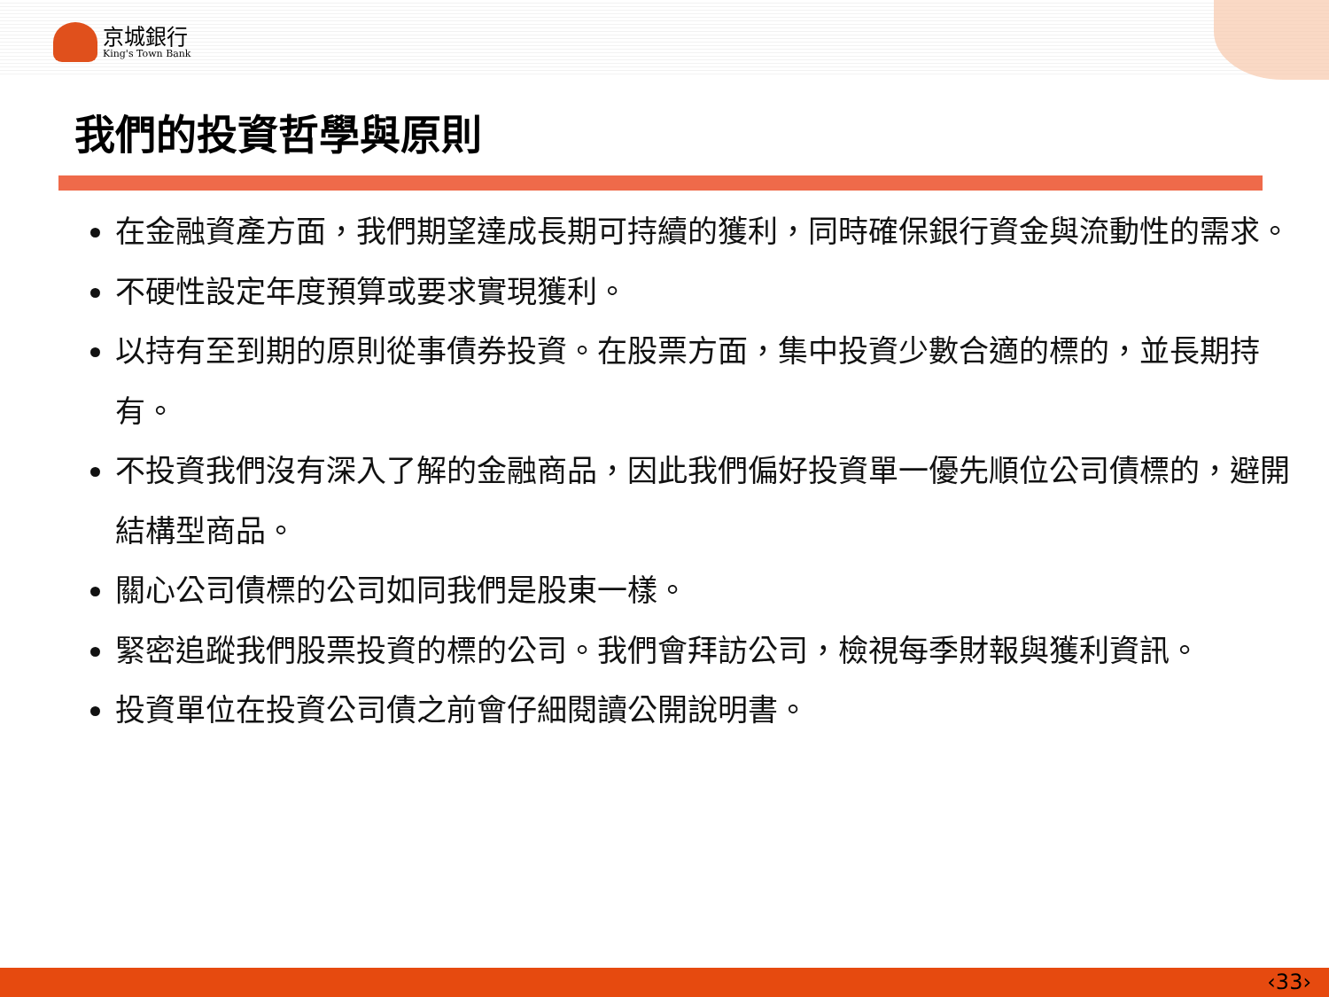京城銀行
King's Town Bank
我們的投資哲學與原則
在金融資產方面，我們期望達成長期可持續的獲利，同時確保銀行資金與流動性的需求。
不硬性設定年度預算或要求實現獲利。
以持有至到期的原則從事債券投資。在股票方面，集中投資少數合適的標的，並長期持有。
不投資我們沒有深入了解的金融商品，因此我們偏好投資單一優先順位公司債標的，避開結構型商品。
關心公司債標的公司如同我們是股東一樣。
緊密追蹤我們股票投資的標的公司。我們會拜訪公司，檢視每季財報與獲利資訊。
投資單位在投資公司債之前會仔細閱讀公開說明書。
‹33›